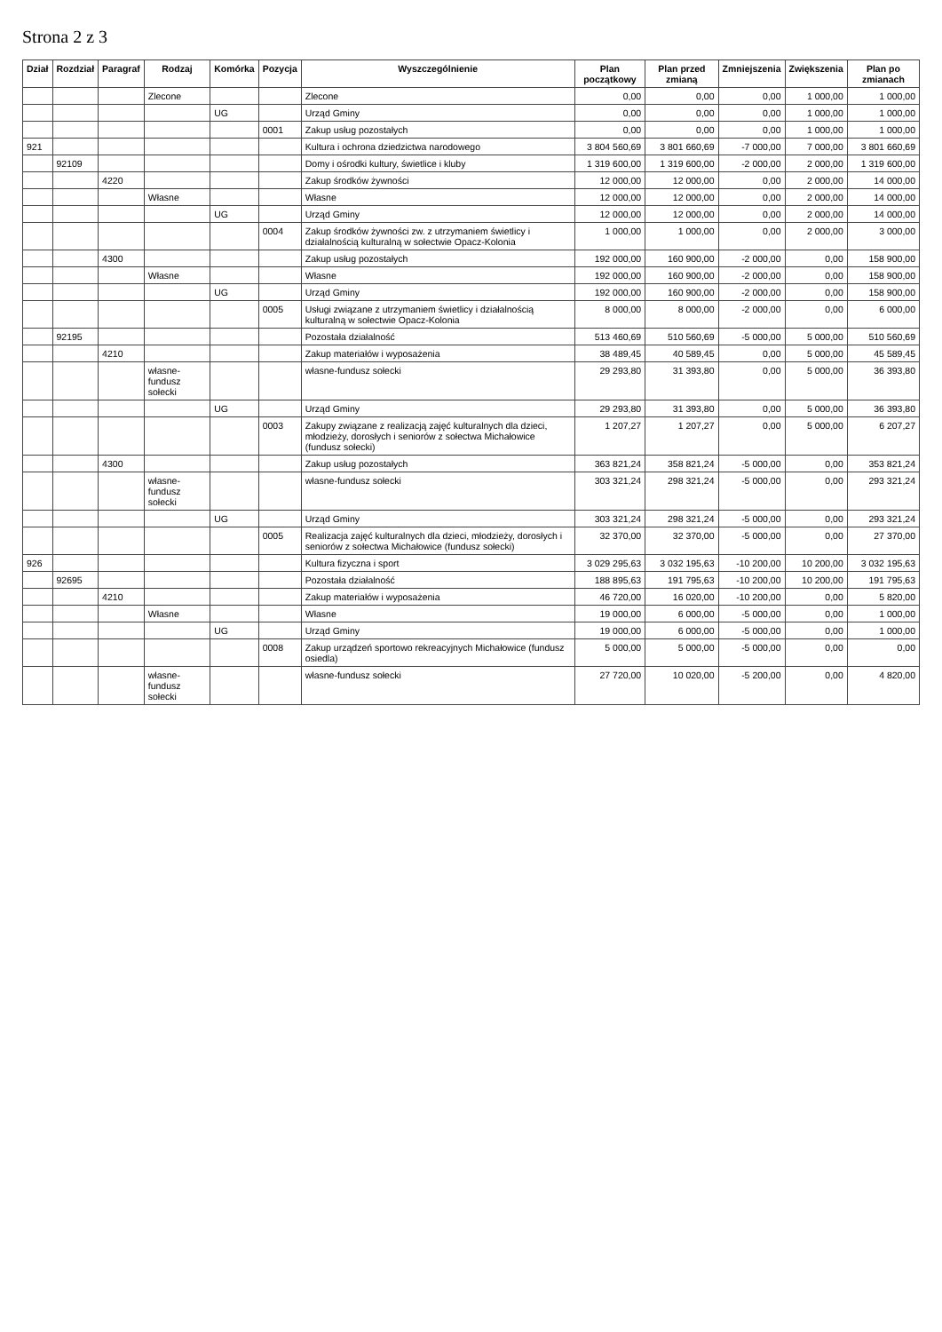Strona 2 z 3
| Dział | Rozdział | Paragraf | Rodzaj | Komórka | Pozycja | Wyszczególnienie | Plan początkowy | Plan przed zmianą | Zmniejszenia | Zwiększenia | Plan po zmianach |
| --- | --- | --- | --- | --- | --- | --- | --- | --- | --- | --- | --- |
| | | | Zlecone | | | Zlecone | 0,00 | 0,00 | 0,00 | 1 000,00 | 1 000,00 |
| | | | | UG | | Urząd Gminy | 0,00 | 0,00 | 0,00 | 1 000,00 | 1 000,00 |
| | | | | | 0001 | Zakup usług pozostałych | 0,00 | 0,00 | 0,00 | 1 000,00 | 1 000,00 |
| 921 | | | | | | Kultura i ochrona dziedzictwa narodowego | 3 804 560,69 | 3 801 660,69 | -7 000,00 | 7 000,00 | 3 801 660,69 |
| | 92109 | | | | | Domy i ośrodki kultury, świetlice i kluby | 1 319 600,00 | 1 319 600,00 | -2 000,00 | 2 000,00 | 1 319 600,00 |
| | | 4220 | | | | Zakup środków żywności | 12 000,00 | 12 000,00 | 0,00 | 2 000,00 | 14 000,00 |
| | | | Własne | | | Własne | 12 000,00 | 12 000,00 | 0,00 | 2 000,00 | 14 000,00 |
| | | | | UG | | Urząd Gminy | 12 000,00 | 12 000,00 | 0,00 | 2 000,00 | 14 000,00 |
| | | | | | 0004 | Zakup środków żywności zw. z utrzymaniem świetlicy i działalnością kulturalną w sołectwie Opacz-Kolonia | 1 000,00 | 1 000,00 | 0,00 | 2 000,00 | 3 000,00 |
| | | 4300 | | | | Zakup usług pozostałych | 192 000,00 | 160 900,00 | -2 000,00 | 0,00 | 158 900,00 |
| | | | Własne | | | Własne | 192 000,00 | 160 900,00 | -2 000,00 | 0,00 | 158 900,00 |
| | | | | UG | | Urząd Gminy | 192 000,00 | 160 900,00 | -2 000,00 | 0,00 | 158 900,00 |
| | | | | | 0005 | Usługi związane z utrzymaniem świetlicy i działalnością kulturalną w sołectwie Opacz-Kolonia | 8 000,00 | 8 000,00 | -2 000,00 | 0,00 | 6 000,00 |
| | 92195 | | | | | Pozostała działalność | 513 460,69 | 510 560,69 | -5 000,00 | 5 000,00 | 510 560,69 |
| | | 4210 | | | | Zakup materiałów i wyposażenia | 38 489,45 | 40 589,45 | 0,00 | 5 000,00 | 45 589,45 |
| | | | własne-fundusz sołecki | | | własne-fundusz sołecki | 29 293,80 | 31 393,80 | 0,00 | 5 000,00 | 36 393,80 |
| | | | | UG | | Urząd Gminy | 29 293,80 | 31 393,80 | 0,00 | 5 000,00 | 36 393,80 |
| | | | | | 0003 | Zakupy związane z realizacją zajęć kulturalnych dla dzieci, młodzieży, dorosłych i seniorów z sołectwa Michałowice (fundusz sołecki) | 1 207,27 | 1 207,27 | 0,00 | 5 000,00 | 6 207,27 |
| | | 4300 | | | | Zakup usług pozostałych | 363 821,24 | 358 821,24 | -5 000,00 | 0,00 | 353 821,24 |
| | | | własne-fundusz sołecki | | | własne-fundusz sołecki | 303 321,24 | 298 321,24 | -5 000,00 | 0,00 | 293 321,24 |
| | | | | UG | | Urząd Gminy | 303 321,24 | 298 321,24 | -5 000,00 | 0,00 | 293 321,24 |
| | | | | | 0005 | Realizacja zajęć kulturalnych dla dzieci, młodzieży, dorosłych i seniorów z sołectwa Michałowice (fundusz sołecki) | 32 370,00 | 32 370,00 | -5 000,00 | 0,00 | 27 370,00 |
| 926 | | | | | | Kultura fizyczna i sport | 3 029 295,63 | 3 032 195,63 | -10 200,00 | 10 200,00 | 3 032 195,63 |
| | 92695 | | | | | Pozostała działalność | 188 895,63 | 191 795,63 | -10 200,00 | 10 200,00 | 191 795,63 |
| | | 4210 | | | | Zakup materiałów i wyposażenia | 46 720,00 | 16 020,00 | -10 200,00 | 0,00 | 5 820,00 |
| | | | Własne | | | Własne | 19 000,00 | 6 000,00 | -5 000,00 | 0,00 | 1 000,00 |
| | | | | UG | | Urząd Gminy | 19 000,00 | 6 000,00 | -5 000,00 | 0,00 | 1 000,00 |
| | | | | | 0008 | Zakup urządzeń sportowo rekreacyjnych Michałowice (fundusz osiedla) | 5 000,00 | 5 000,00 | -5 000,00 | 0,00 | 0,00 |
| | | | własne-fundusz sołecki | | | własne-fundusz sołecki | 27 720,00 | 10 020,00 | -5 200,00 | 0,00 | 4 820,00 |